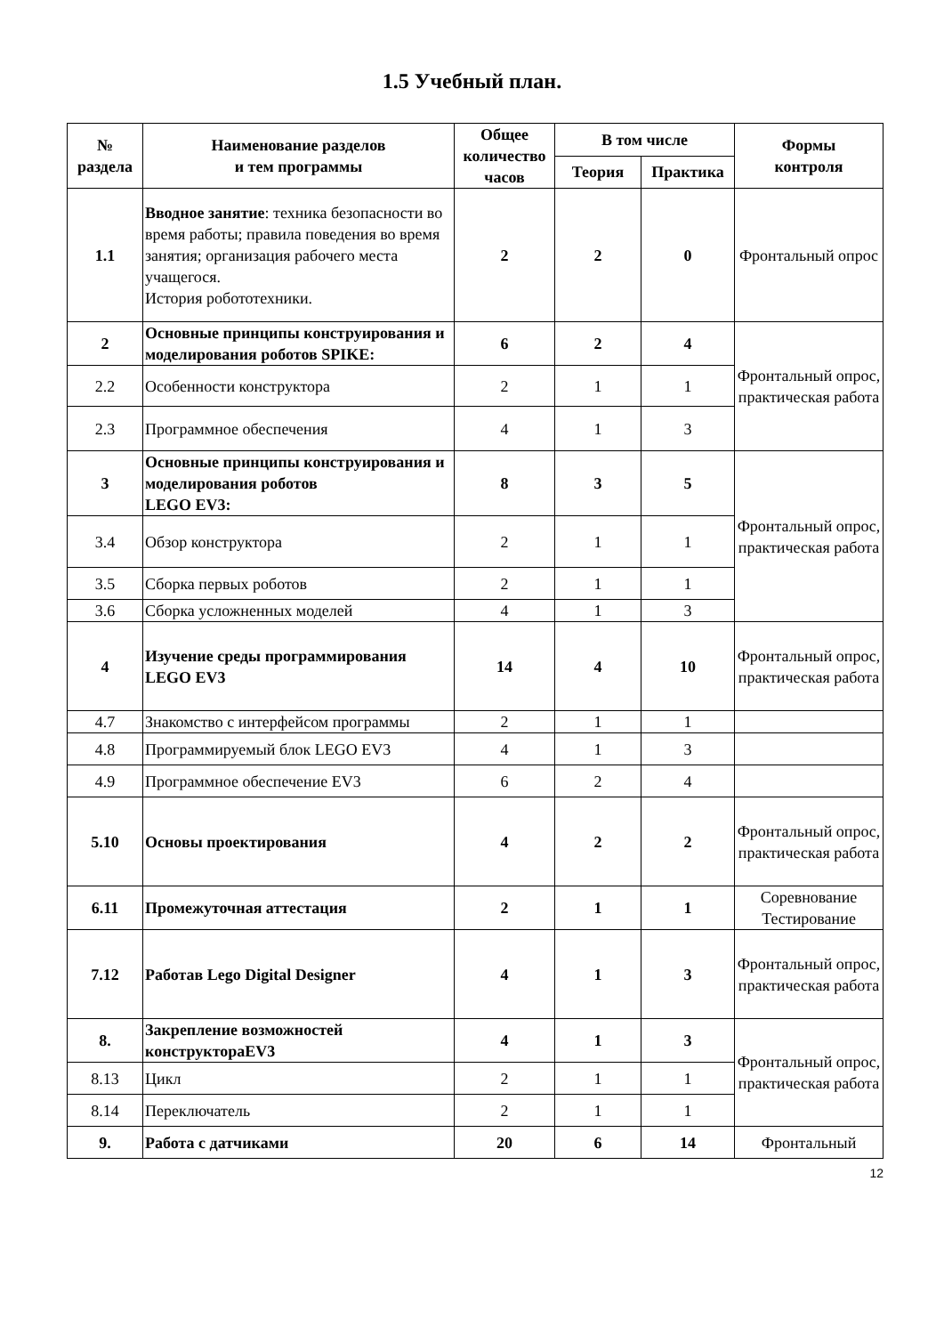1.5 Учебный план.
| № раздела | Наименование разделов и тем программы | Общее количество часов | В том числе | | Формы контроля |
| --- | --- | --- | --- | --- | --- |
| | | | Теория | Практика | |
| 1.1 | Вводное занятие : техника безопасности во время работы; правила поведения во время занятия; организация рабочего места учащегося. История робототехники. | 2 | 2 | 0 | Фронтальный опрос |
| 2 | Основные принципы конструирования и моделирования роботов SPIKE: | 6 | 2 | 4 | Фронтальный опрос, практическая работа |
| 2.2 | Особенности конструктора | 2 | 1 | 1 | |
| 2.3 | Программное обеспечения | 4 | 1 | 3 | |
| 3 | Основные принципы конструирования и моделирования роботов LEGO EV3: | 8 | 3 | 5 | Фронтальный опрос, практическая работа |
| 3.4 | Обзор конструктора | 2 | 1 | 1 | |
| 3.5 | Сборка первых роботов | 2 | 1 | 1 | |
| 3.6 | Сборка усложненных моделей | 4 | 1 | 3 | |
| 4 | Изучение среды программирования LEGO EV3 | 14 | 4 | 10 | Фронтальный опрос, практическая работа |
| 4.7 | Знакомство с интерфейсом программы | 2 | 1 | 1 | |
| 4.8 | Программируемый блок LEGO EV3 | 4 | 1 | 3 | |
| 4.9 | Программное обеспечение EV3 | 6 | 2 | 4 | |
| 5.10 | Основы проектирования | 4 | 2 | 2 | Фронтальный опрос, практическая работа |
| 6.11 | Промежуточная аттестация | 2 | 1 | 1 | Соревнование Тестирование |
| 7.12 | Работав Lego Digital Designer | 4 | 1 | 3 | Фронтальный опрос, практическая работа |
| 8. | Закрепление возможностей конструктораEV3 | 4 | 1 | 3 | Фронтальный опрос, практическая работа |
| 8.13 | Цикл | 2 | 1 | 1 | |
| 8.14 | Переключатель | 2 | 1 | 1 | |
| 9. | Работа с датчиками | 20 | 6 | 14 | Фронтальный |
12